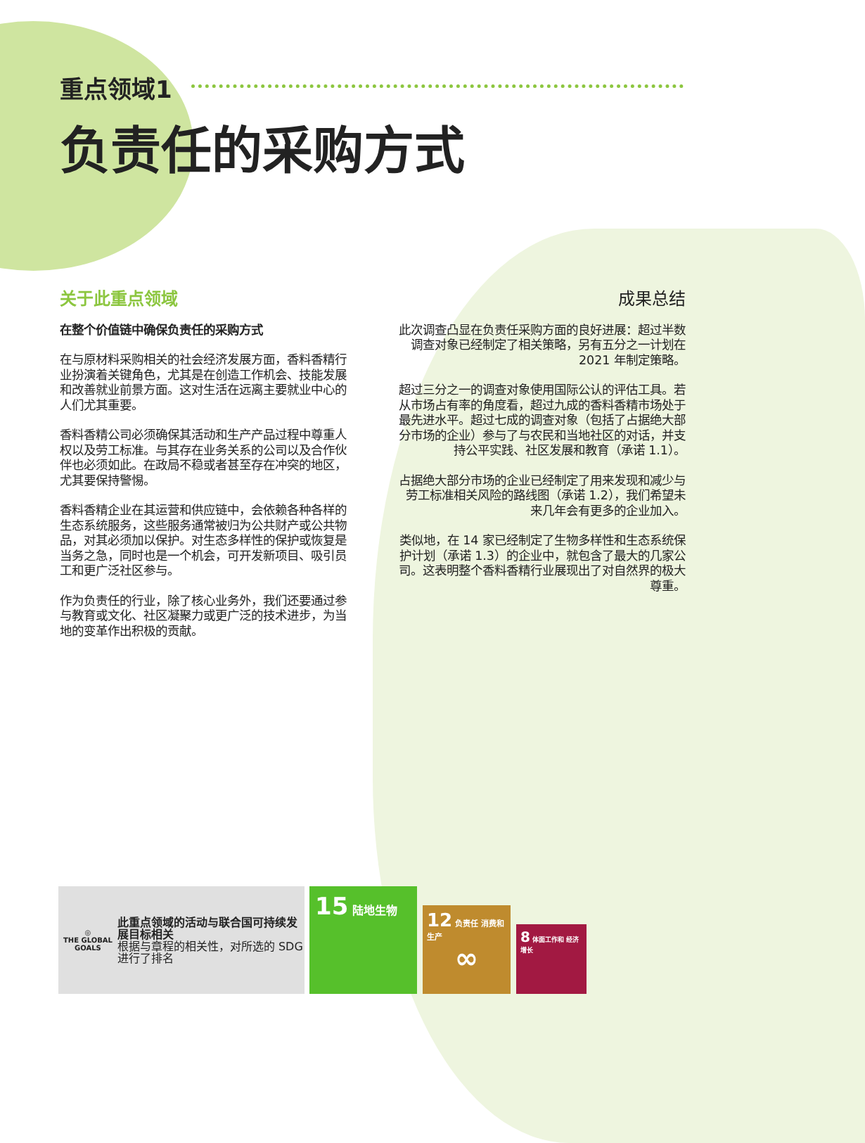重点领域1
负责任的采购方式
关于此重点领域
在整个价值链中确保负责任的采购方式
在与原材料采购相关的社会经济发展方面，香料香精行业扮演着关键角色，尤其是在创造工作机会、技能发展和改善就业前景方面。这对生活在远离主要就业中心的人们尤其重要。
香料香精公司必须确保其活动和生产产品过程中尊重人权以及劳工标准。与其存在业务关系的公司以及合作伙伴也必须如此。在政局不稳或者甚至存在冲突的地区，尤其要保持警惕。
香料香精企业在其运营和供应链中，会依赖各种各样的生态系统服务，这些服务通常被归为公共财产或公共物品，对其必须加以保护。对生态多样性的保护或恢复是当务之急，同时也是一个机会，可开发新项目、吸引员工和更广泛社区参与。
作为负责任的行业，除了核心业务外，我们还要通过参与教育或文化、社区凝聚力或更广泛的技术进步，为当地的变革作出积极的贡献。
成果总结
此次调查凸显在负责任采购方面的良好进展：超过半数调查对象已经制定了相关策略，另有五分之一计划在 2021 年制定策略。
超过三分之一的调查对象使用国际公认的评估工具。若从市场占有率的角度看，超过九成的香料香精市场处于最先进水平。超过七成的调查对象（包括了占据绝大部分市场的企业）参与了与农民和当地社区的对话，并支持公平实践、社区发展和教育（承诺 1.1）。
占据绝大部分市场的企业已经制定了用来发现和减少与劳工标准相关风险的路线图（承诺 1.2），我们希望未来几年会有更多的企业加入。
类似地，在 14 家已经制定了生物多样性和生态系统保护计划（承诺 1.3）的企业中，就包含了最大的几家公司。这表明整个香料香精行业展现出了对自然界的极大尊重。
◎
THE GLOBAL GOALS
此重点领域的活动与联合国可持续发展目标相关
根据与章程的相关性，对所选的 SDG 进行了排名
15 陆地生物
12 负责任 消费和生产
∞
8 体面工作和 经济增长